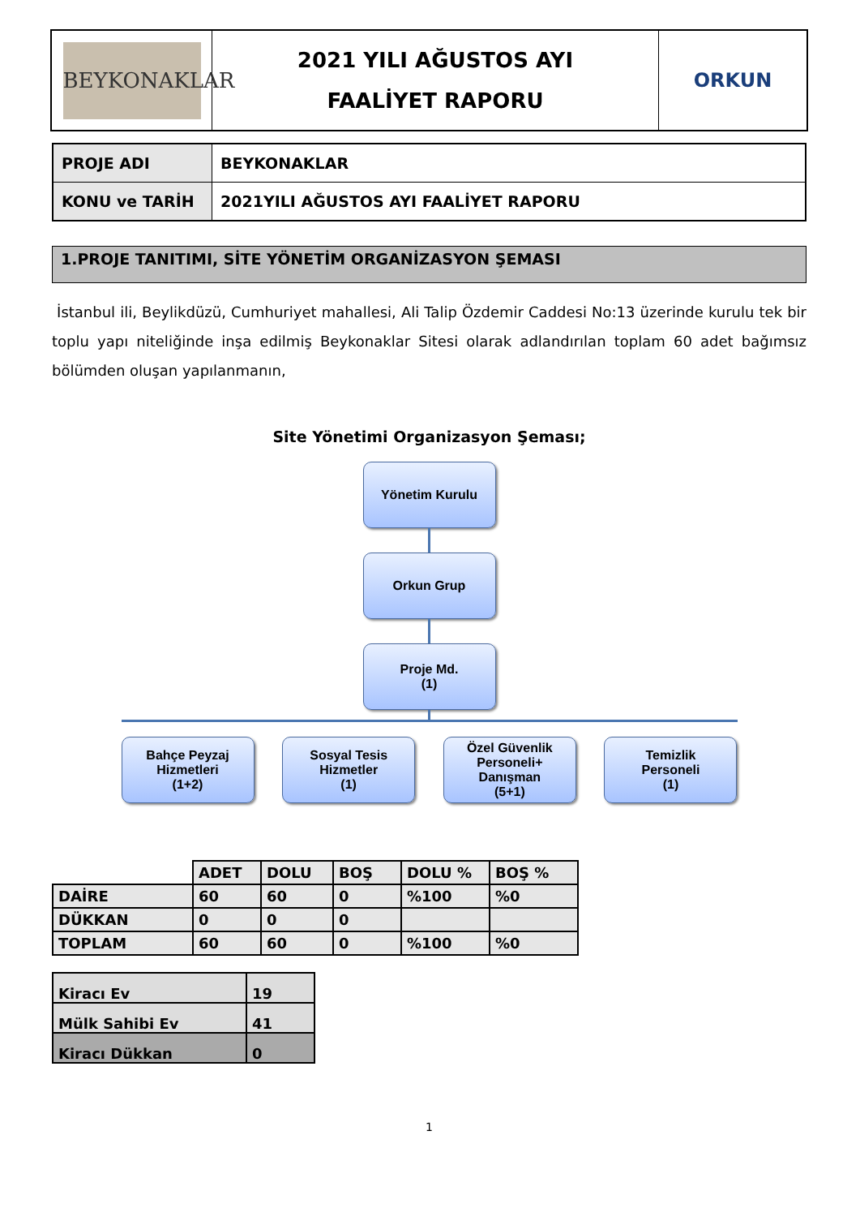| BEYKONAKLAR | 2021 YILI AĞUSTOS AYI FAALİYET RAPORU | ORKUN |
| PROJE ADI | BEYKONAKLAR |
| KONU ve TARİH | 2021YILI AĞUSTOS AYI FAALİYET RAPORU |
1.PROJE TANITIMI, SİTE YÖNETİM ORGANİZASYON ŞEMASI
İstanbul ili, Beylikdüzü, Cumhuriyet mahallesi, Ali Talip Özdemir Caddesi No:13 üzerinde kurulu tek bir toplu yapı niteliğinde inşa edilmiş Beykonaklar Sitesi olarak adlandırılan toplam 60 adet bağımsız bölümden oluşan yapılanmanın,
Site Yönetimi Organizasyon Şeması;
Yönetim Kurulu
Orkun Grup
Proje Md.
(1)
Bahçe Peyzaj
Hizmetleri
(1+2)
Sosyal Tesis
Hizmetler
(1)
Özel Güvenlik
Personeli+
Danışman
(5+1)
Temizlik
Personeli
(1)
| | ADET | DOLU | BOŞ | DOLU % | BOŞ % |
| DAİRE | 60 | 60 | 0 | %100 | %0 |
| DÜKKAN | 0 | 0 | 0 | | |
| TOPLAM | 60 | 60 | 0 | %100 | %0 |
| Kiracı Ev | 19 |
| Mülk Sahibi Ev | 41 |
| Kiracı Dükkan | 0 |
1